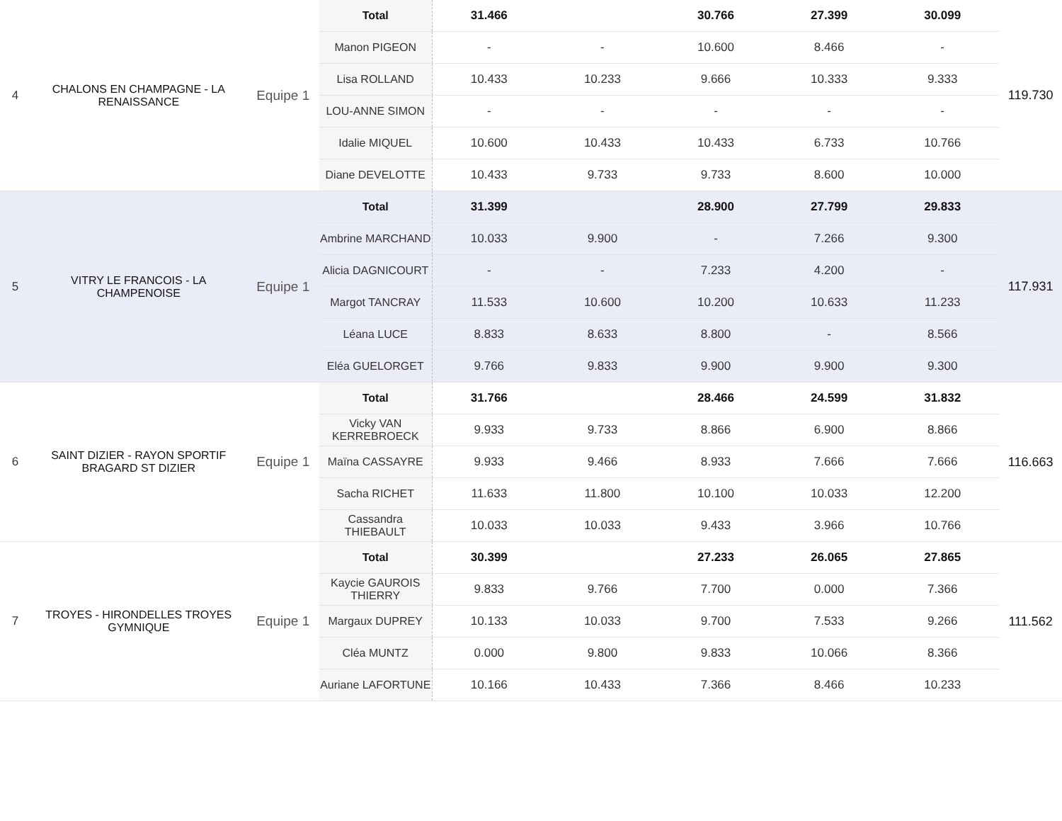| 4 | CHALONS EN CHAMPAGNE - LA RENAISSANCE | Equipe 1 | Total | 31.466 | | 30.766 | 27.399 | 30.099 | 119.730 |
| | | | Manon PIGEON | - | - | 10.600 | 8.466 | - | |
| | | | Lisa ROLLAND | 10.433 | 10.233 | 9.666 | 10.333 | 9.333 | |
| | | | LOU-ANNE SIMON | - | - | - | - | - | |
| | | | Idalie MIQUEL | 10.600 | 10.433 | 10.433 | 6.733 | 10.766 | |
| | | | Diane DEVELOTTE | 10.433 | 9.733 | 9.733 | 8.600 | 10.000 | |
| 5 | VITRY LE FRANCOIS - LA CHAMPENOISE | Equipe 1 | Total | 31.399 | | 28.900 | 27.799 | 29.833 | 117.931 |
| | | | Ambrine MARCHAND | 10.033 | 9.900 | - | 7.266 | 9.300 | |
| | | | Alicia DAGNICOURT | - | - | 7.233 | 4.200 | - | |
| | | | Margot TANCRAY | 11.533 | 10.600 | 10.200 | 10.633 | 11.233 | |
| | | | Léana LUCE | 8.833 | 8.633 | 8.800 | - | 8.566 | |
| | | | Eléa GUELORGET | 9.766 | 9.833 | 9.900 | 9.900 | 9.300 | |
| 6 | SAINT DIZIER - RAYON SPORTIF BRAGARD ST DIZIER | Equipe 1 | Total | 31.766 | | 28.466 | 24.599 | 31.832 | 116.663 |
| | | | Vicky VAN KERREBROECK | 9.933 | 9.733 | 8.866 | 6.900 | 8.866 | |
| | | | Maïna CASSAYRE | 9.933 | 9.466 | 8.933 | 7.666 | 7.666 | |
| | | | Sacha RICHET | 11.633 | 11.800 | 10.100 | 10.033 | 12.200 | |
| | | | Cassandra THIEBAULT | 10.033 | 10.033 | 9.433 | 3.966 | 10.766 | |
| 7 | TROYES - HIRONDELLES TROYES GYMNIQUE | Equipe 1 | Total | 30.399 | | 27.233 | 26.065 | 27.865 | 111.562 |
| | | | Kaycie GAUROIS THIERRY | 9.833 | 9.766 | 7.700 | 0.000 | 7.366 | |
| | | | Margaux DUPREY | 10.133 | 10.033 | 9.700 | 7.533 | 9.266 | |
| | | | Cléa MUNTZ | 0.000 | 9.800 | 9.833 | 10.066 | 8.366 | |
| | | | Auriane LAFORTUNE | 10.166 | 10.433 | 7.366 | 8.466 | 10.233 | |